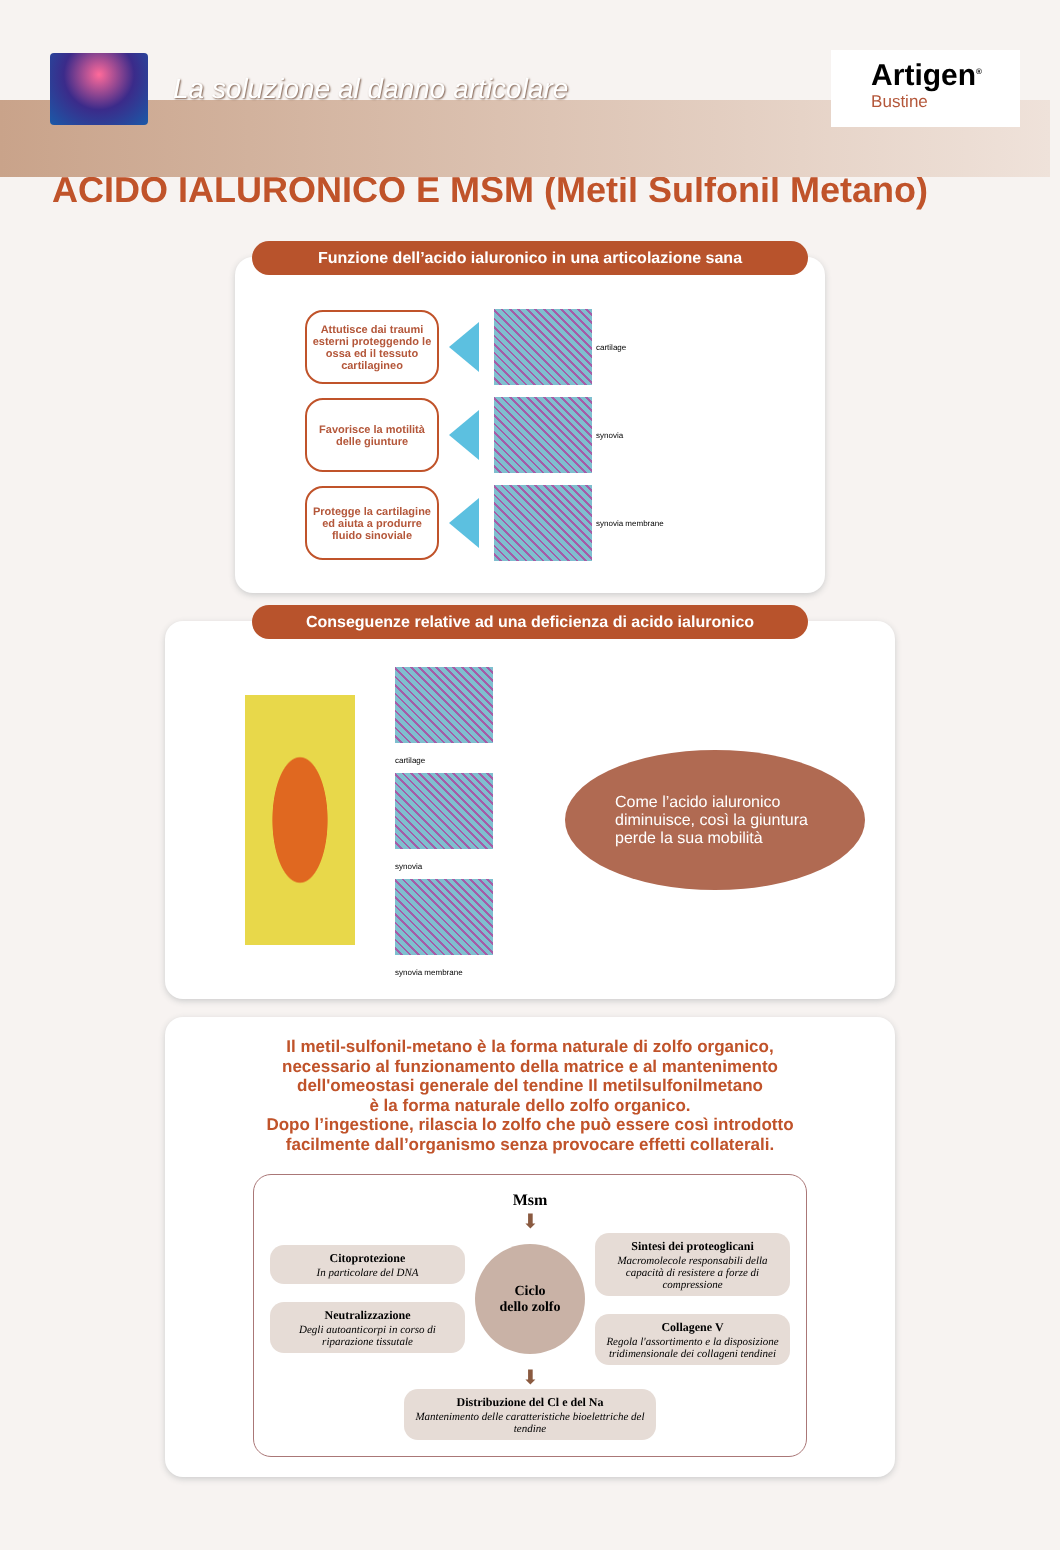La soluzione al danno articolare
Artigen<sup>®</sup>
Bustine
ACIDO IALURONICO E MSM (Metil Sulfonil Metano)
Funzione dell’acido ialuronico in una articolazione sana
Attutisce dai traumi esterni proteggendo le ossa ed il tessuto cartilagineo
cartilage
Favorisce la motilità delle giunture
synovia
Protegge la cartilagine ed aiuta a produrre fluido sinoviale
synovia membrane
Conseguenze relative ad una deficienza di acido ialuronico
cartilage
synovia
synovia membrane
Come l’acido ialuronico diminuisce, così la giuntura perde la sua mobilità
Il metil-sulfonil-metano è la forma naturale di zolfo organico,
necessario al funzionamento della matrice e al mantenimento
dell'omeostasi generale del tendine Il metilsulfonilmetano
è la forma naturale dello zolfo organico.
Dopo l’ingestione, rilascia lo zolfo che può essere così introdotto
facilmente dall’organismo senza provocare effetti collaterali.
Msm
⬇
Citoprotezione
In particolare del DNA
Neutralizzazione
Degli autoanticorpi in corso di riparazione tissutale
Ciclo
dello zolfo
Sintesi dei proteoglicani
Macromolecole responsabili della capacità di resistere a forze di compressione
Collagene V
Regola l'assortimento e la disposizione tridimensionale dei collageni tendinei
⬇
Distribuzione del Cl e del Na
Mantenimento delle caratteristiche bioelettriche del tendine